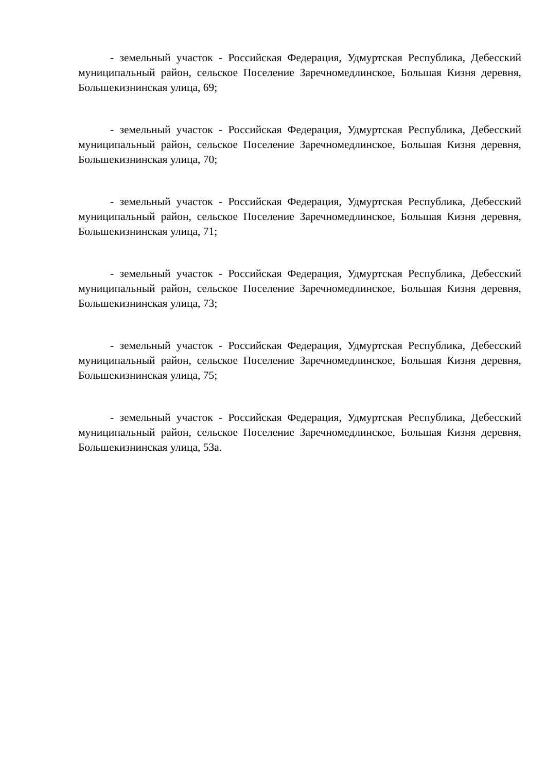- земельный участок - Российская Федерация, Удмуртская Республика, Дебесский муниципальный район, сельское Поселение Заречномедлинское, Большая Кизня деревня, Большекизнинская улица, 69;
- земельный участок - Российская Федерация, Удмуртская Республика, Дебесский муниципальный район, сельское Поселение Заречномедлинское, Большая Кизня деревня, Большекизнинская улица, 70;
- земельный участок - Российская Федерация, Удмуртская Республика, Дебесский муниципальный район, сельское Поселение Заречномедлинское, Большая Кизня деревня, Большекизнинская улица, 71;
- земельный участок - Российская Федерация, Удмуртская Республика, Дебесский муниципальный район, сельское Поселение Заречномедлинское, Большая Кизня деревня, Большекизнинская улица, 73;
- земельный участок - Российская Федерация, Удмуртская Республика, Дебесский муниципальный район, сельское Поселение Заречномедлинское, Большая Кизня деревня, Большекизнинская улица, 75;
- земельный участок - Российская Федерация, Удмуртская Республика, Дебесский муниципальный район, сельское Поселение Заречномедлинское, Большая Кизня деревня, Большекизнинская улица, 53а.